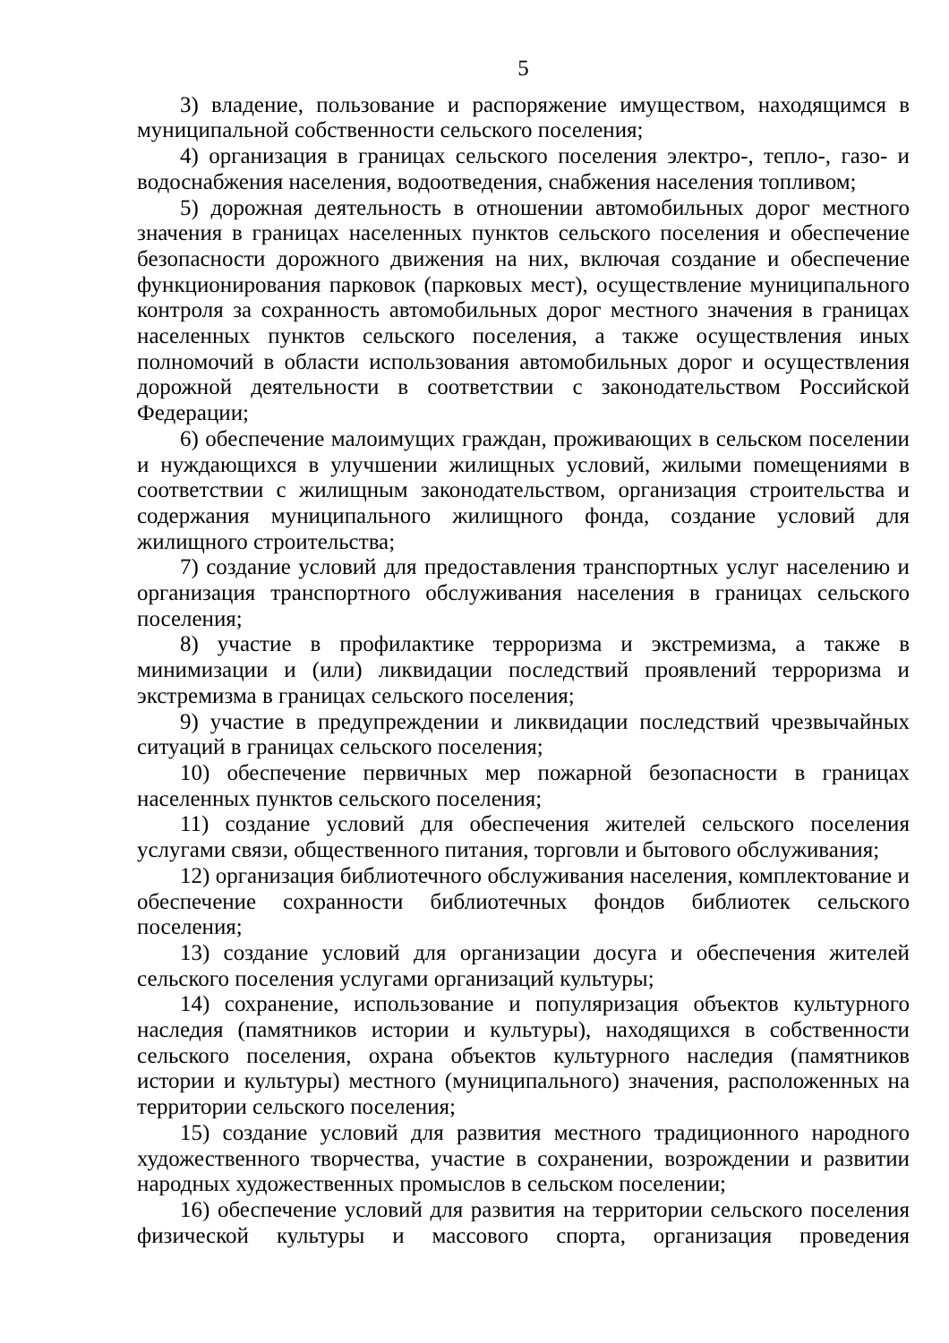5
3) владение, пользование и распоряжение имуществом, находящимся в муниципальной собственности сельского поселения;
4) организация в границах сельского поселения электро-, тепло-, газо- и водоснабжения населения, водоотведения, снабжения населения топливом;
5) дорожная деятельность в отношении автомобильных дорог местного значения в границах населенных пунктов сельского поселения и обеспечение безопасности дорожного движения на них, включая создание и обеспечение функционирования парковок (парковых мест), осуществление муниципального контроля за сохранность автомобильных дорог местного значения в границах населенных пунктов сельского поселения, а также осуществления иных полномочий в области использования автомобильных дорог и осуществления дорожной деятельности в соответствии с законодательством Российской Федерации;
6) обеспечение малоимущих граждан, проживающих в сельском поселении и нуждающихся в улучшении жилищных условий, жилыми помещениями в соответствии с жилищным законодательством, организация строительства и содержания муниципального жилищного фонда, создание условий для жилищного строительства;
7) создание условий для предоставления транспортных услуг населению и организация транспортного обслуживания населения в границах сельского поселения;
8) участие в профилактике терроризма и экстремизма, а также в минимизации и (или) ликвидации последствий проявлений терроризма и экстремизма в границах сельского поселения;
9) участие в предупреждении и ликвидации последствий чрезвычайных ситуаций в границах сельского поселения;
10) обеспечение первичных мер пожарной безопасности в границах населенных пунктов сельского поселения;
11) создание условий для обеспечения жителей сельского поселения услугами связи, общественного питания, торговли и бытового обслуживания;
12) организация библиотечного обслуживания населения, комплектование и обеспечение сохранности библиотечных фондов библиотек сельского поселения;
13) создание условий для организации досуга и обеспечения жителей сельского поселения услугами организаций культуры;
14) сохранение, использование и популяризация объектов культурного наследия (памятников истории и культуры), находящихся в собственности сельского поселения, охрана объектов культурного наследия (памятников истории и культуры) местного (муниципального) значения, расположенных на территории сельского поселения;
15) создание условий для развития местного традиционного народного художественного творчества, участие в сохранении, возрождении и развитии народных художественных промыслов в сельском поселении;
16) обеспечение условий для развития на территории сельского поселения физической культуры и массового спорта, организация проведения